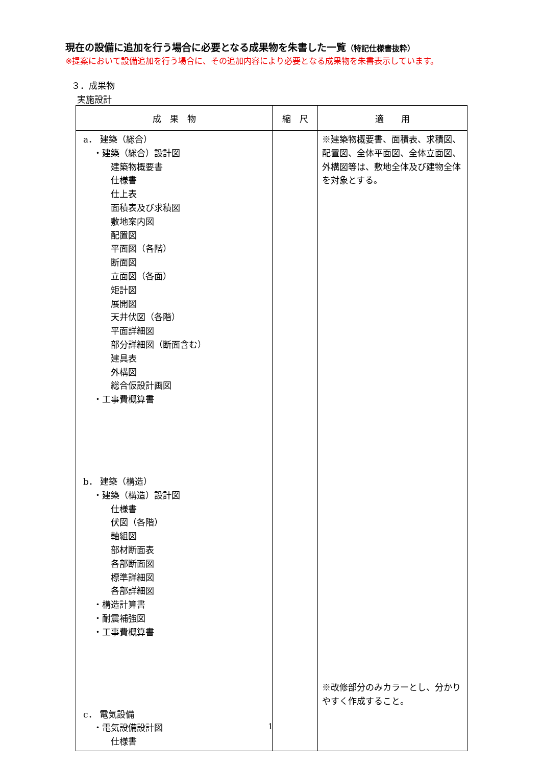現在の設備に追加を行う場合に必要となる成果物を朱書した一覧（特記仕様書抜粋）
※提案において設備追加を行う場合に、その追加内容により必要となる成果物を朱書表示しています。
３．成果物
実施設計
| 成 果 物 | 縮 尺 | 適 用 |
| --- | --- | --- |
| a． 建築（総合） ・建築（総合）設計図 建築物概要書 仕様書 仕上表 面積表及び求積図 敷地案内図 配置図 平面図（各階） 断面図 立面図（各面） 矩計図 展開図 天井伏図（各階） 平面詳細図 部分詳細図（断面含む） 建具表 外構図 総合仮設計画図 ・工事費概算書 b． 建築（構造） ・建築（構造）設計図 仕様書 伏図（各階） 軸組図 部材断面表 各部断面図 標準詳細図 各部詳細図 ・構造計算書 ・耐震補強図 ・工事費概算書 c． 電気設備 ・電気設備設計図 仕様書 | | ※建築物概要書、面積表、求積図、配置図、全体平面図、全体立面図、外構図等は、敷地全体及び建物全体を対象とする。 ※改修部分のみカラーとし、分かりやすく作成すること。 |
1